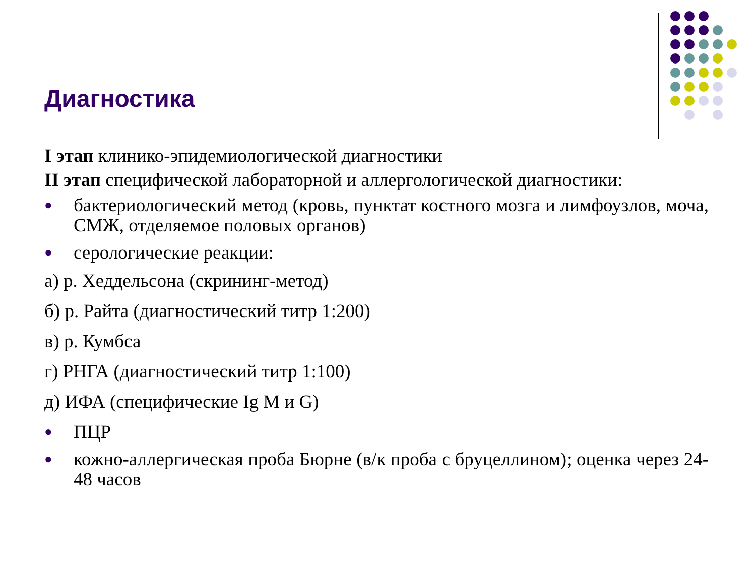Диагностика
I этап клинико-эпидемиологической диагностики
II этап специфической лабораторной и аллергологической диагностики:
● бактериологический метод (кровь, пунктат костного мозга и лимфоузлов, моча, СМЖ, отделяемое половых органов)
● серологические реакции:
а) р. Хеддельсона (скрининг-метод)
б) р. Райта (диагностический титр 1:200)
в) р. Кумбса
г) РНГА (диагностический титр 1:100)
д) ИФА (специфические Ig M и G)
● ПЦР
● кожно-аллергическая проба Бюрне (в/к проба с бруцеллином); оценка через 24-48 часов